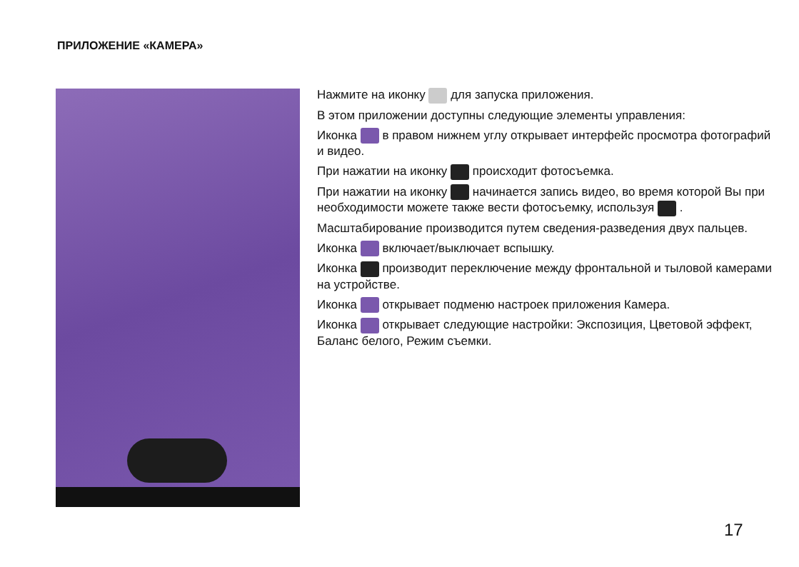ПРИЛОЖЕНИЕ «КАМЕРА»
Нажмите на иконку для запуска приложения.
В этом приложении доступны следующие элементы управления:
Иконка в правом нижнем углу открывает интерфейс просмотра фотографий и видео.
При нажатии на иконку происходит фотосъемка.
При нажатии на иконку начинается запись видео, во время которой Вы при необходимости можете также вести фотосъемку, используя .
Масштабирование производится путем сведения-разведения двух пальцев.
Иконка включает/выключает вспышку.
Иконка производит переключение между фронтальной и тыловой камерами на устройстве.
Иконка открывает подменю настроек приложения Камера.
Иконка открывает следующие настройки: Экспозиция, Цветовой эффект, Баланс белого, Режим съемки.
17